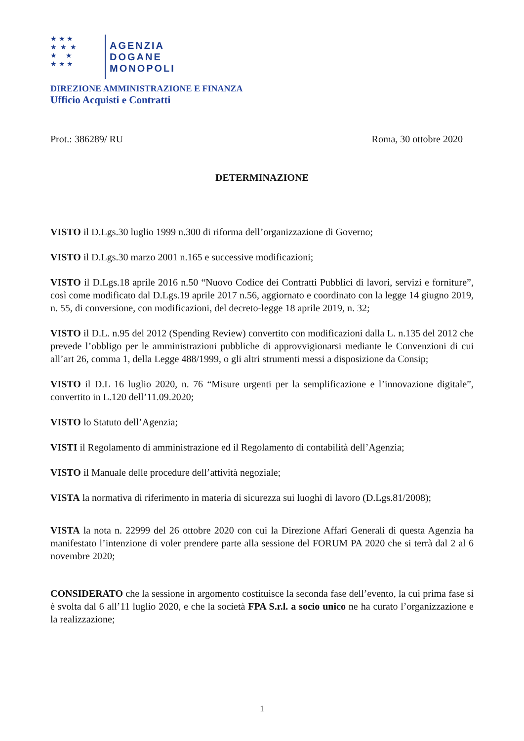★ ★ ★
★ ★ ★
★ ★
★ ★ ★
AGENZIA
DOGANE
MONOPOLI
DIREZIONE AMMINISTRAZIONE E FINANZA
Ufficio Acquisti e Contratti
Prot.: 386289/ RU Roma, 30 ottobre 2020
DETERMINAZIONE
VISTO il D.Lgs.30 luglio 1999 n.300 di riforma dell’organizzazione di Governo;
VISTO il D.Lgs.30 marzo 2001 n.165 e successive modificazioni;
VISTO il D.Lgs.18 aprile 2016 n.50 “Nuovo Codice dei Contratti Pubblici di lavori, servizi e forniture”, così come modificato dal D.Lgs.19 aprile 2017 n.56, aggiornato e coordinato con la legge 14 giugno 2019, n. 55, di conversione, con modificazioni, del decreto-legge 18 aprile 2019, n. 32;
VISTO il D.L. n.95 del 2012 (Spending Review) convertito con modificazioni dalla L. n.135 del 2012 che prevede l’obbligo per le amministrazioni pubbliche di approvvigionarsi mediante le Convenzioni di cui all’art 26, comma 1, della Legge 488/1999, o gli altri strumenti messi a disposizione da Consip;
VISTO il D.L 16 luglio 2020, n. 76 “Misure urgenti per la semplificazione e l’innovazione digitale”, convertito in L.120 dell’11.09.2020;
VISTO lo Statuto dell’Agenzia;
VISTI il Regolamento di amministrazione ed il Regolamento di contabilità dell’Agenzia;
VISTO il Manuale delle procedure dell’attività negoziale;
VISTA la normativa di riferimento in materia di sicurezza sui luoghi di lavoro (D.Lgs.81/2008);
VISTA la nota n. 22999 del 26 ottobre 2020 con cui la Direzione Affari Generali di questa Agenzia ha manifestato l’intenzione di voler prendere parte alla sessione del FORUM PA 2020 che si terrà dal 2 al 6 novembre 2020;
CONSIDERATO che la sessione in argomento costituisce la seconda fase dell’evento, la cui prima fase si è svolta dal 6 all’11 luglio 2020, e che la società FPA S.r.l. a socio unico ne ha curato l’organizzazione e la realizzazione;
1